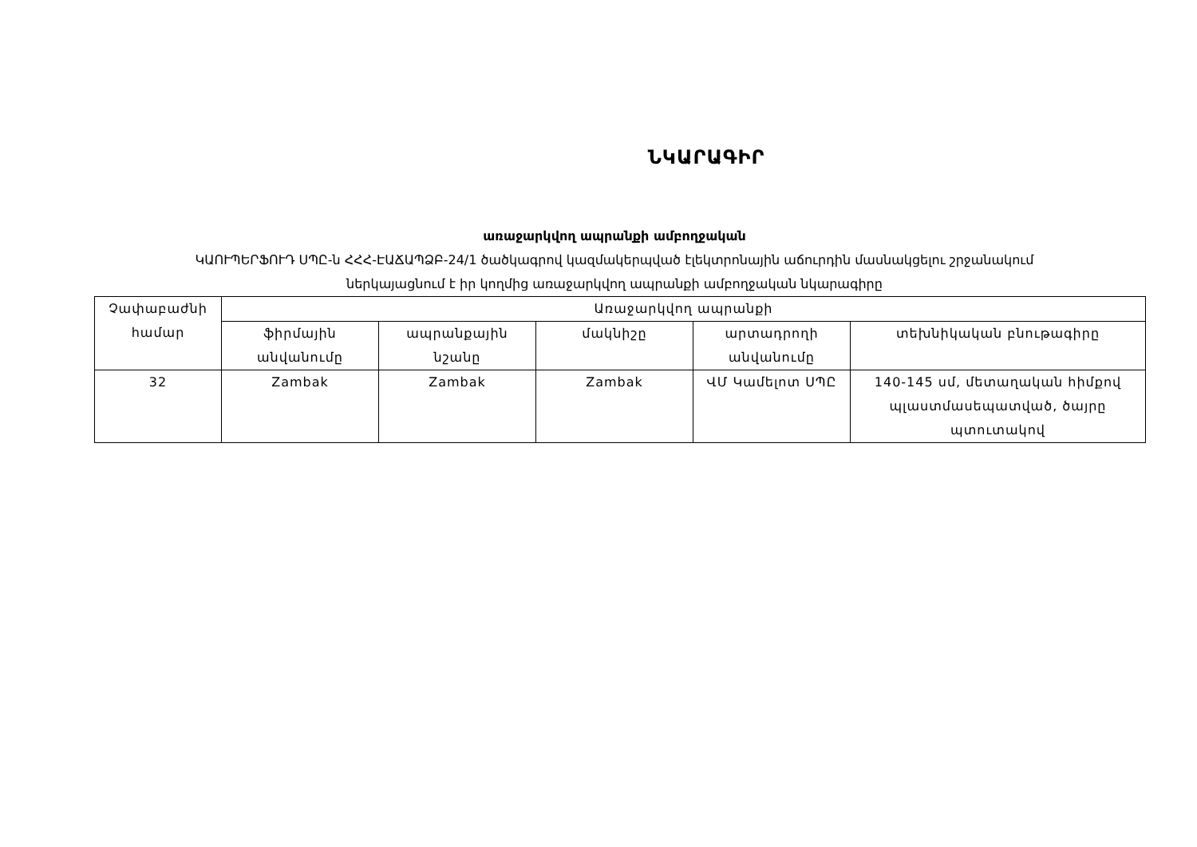ՆԿԱՐԱԳԻՐ
առաջարկվող ապրանքի ամբողջական
ԿԱՈՒՊԵՐՖՈՒԴ ՍՊԸ-ն ՀՀՀ-ԷԱՃԱՊՁԲ-24/1 ծածկագրով կազմակերպված էլեկտրոնային աճուրդին մասնակցելու շրջանակում
ներկայացնում է իր կողմից առաջարկվող ապրանքի ամբողջական նկարագիրը
| Չափաբաժնի համար | Առաջարկվող ապրանքի | | | | |
| --- | --- | --- | --- | --- | --- |
| | ֆիրմային անվանումը | ապրանքային նշանը | մակնիշը | արտադրողի անվանումը | տեխնիկական բնութագիրը |
| 32 | Zambak | Zambak | Zambak | ՎՄ Կամելոտ ՍՊԸ | 140-145 սմ, մետաղական հիմքով պլաստմասեպատված, ծայրը պտուտակով |